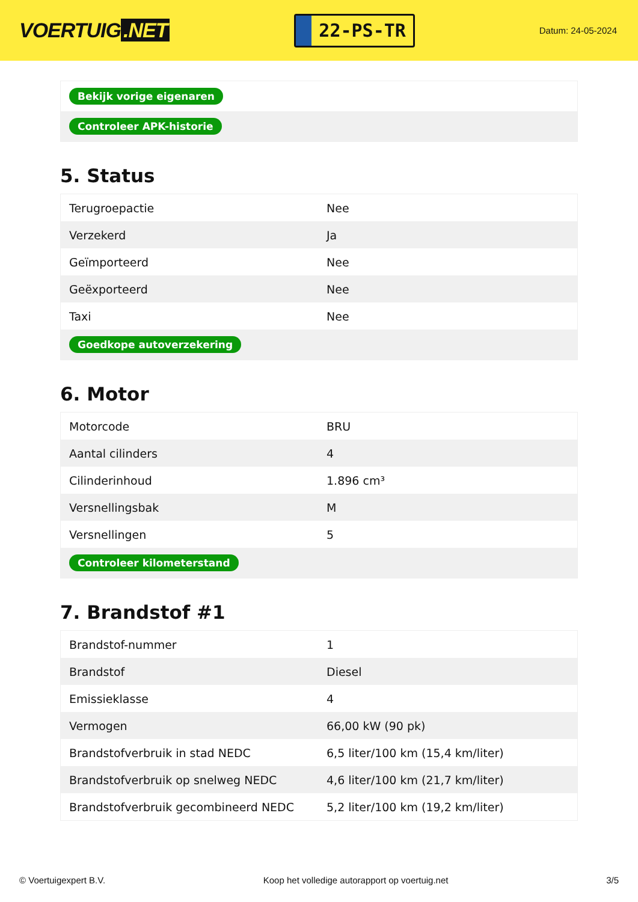VOERTUIG.NET
22-PS-TR
Datum: 24-05-2024
| Bekijk vorige eigenaren |
| Controleer APK-historie |
5. Status
| Terugroepactie | Nee |
| Verzekerd | Ja |
| Geïmporteerd | Nee |
| Geëxporteerd | Nee |
| Taxi | Nee |
| Goedkope autoverzekering | |
6. Motor
| Motorcode | BRU |
| Aantal cilinders | 4 |
| Cilinderinhoud | 1.896 cm³ |
| Versnellingsbak | M |
| Versnellingen | 5 |
| Controleer kilometerstand | |
7. Brandstof #1
| Brandstof-nummer | 1 |
| Brandstof | Diesel |
| Emissieklasse | 4 |
| Vermogen | 66,00 kW (90 pk) |
| Brandstofverbruik in stad NEDC | 6,5 liter/100 km (15,4 km/liter) |
| Brandstofverbruik op snelweg NEDC | 4,6 liter/100 km (21,7 km/liter) |
| Brandstofverbruik gecombineerd NEDC | 5,2 liter/100 km (19,2 km/liter) |
© Voertuigexpert B.V. Koop het volledige autorapport op voertuig.net 3/5